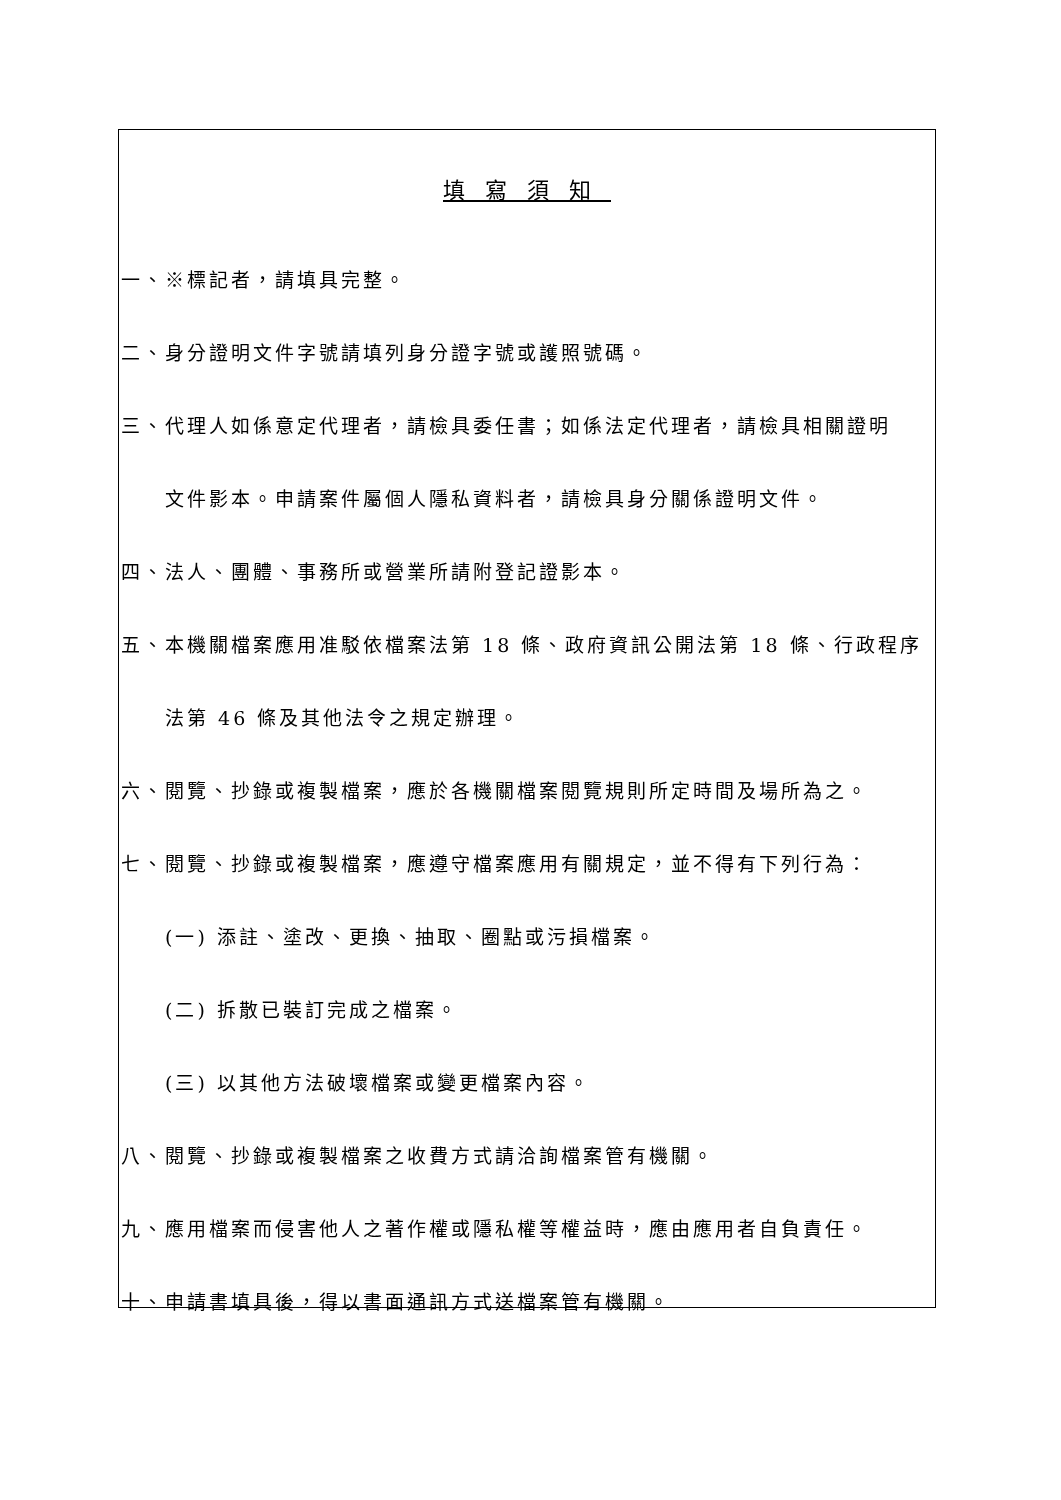填寫須知
一、※標記者，請填具完整。
二、身分證明文件字號請填列身分證字號或護照號碼。
三、代理人如係意定代理者，請檢具委任書；如係法定代理者，請檢具相關證明
文件影本。申請案件屬個人隱私資料者，請檢具身分關係證明文件。
四、法人、團體、事務所或營業所請附登記證影本。
五、本機關檔案應用准駁依檔案法第 18 條、政府資訊公開法第 18 條、行政程序
法第 46 條及其他法令之規定辦理。
六、閱覽、抄錄或複製檔案，應於各機關檔案閱覽規則所定時間及場所為之。
七、閱覽、抄錄或複製檔案，應遵守檔案應用有關規定，並不得有下列行為：
(一) 添註、塗改、更換、抽取、圈點或污損檔案。
(二) 拆散已裝訂完成之檔案。
(三) 以其他方法破壞檔案或變更檔案內容。
八、閱覽、抄錄或複製檔案之收費方式請洽詢檔案管有機關。
九、應用檔案而侵害他人之著作權或隱私權等權益時，應由應用者自負責任。
十、申請書填具後，得以書面通訊方式送檔案管有機關。